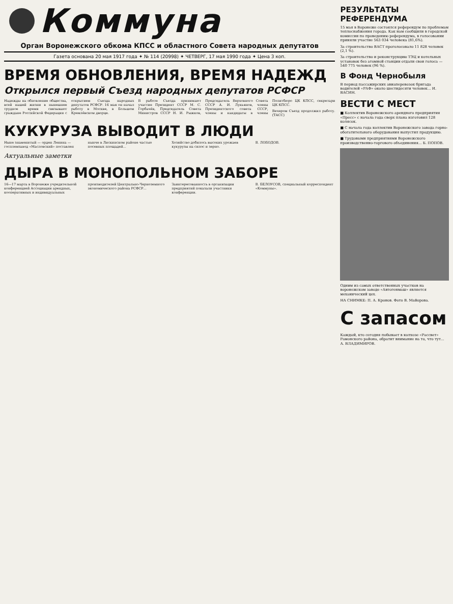Коммуна
Орган Воронежского обкома КПСС и областного Совета народных депутатов
Газета основана 20 мая 1917 года ✦ № 114 (20998) ✦ ЧЕТВЕРГ, 17 мая 1990 года ✦ Цена 3 коп.
ВРЕМЯ ОБНОВЛЕНИЯ, ВРЕМЯ НАДЕЖД
Открылся первый Съезд народных депутатов РСФСР
Надежды на обновление общества, всей нашей жизни в нынешнее трудное время связывают граждане Российской Федерации с открытием Съезда народных депутатов РСФСР. 16 мая он начал работу в Москве, в Большом Кремлёвском дворце.
В работе Съезда принимают участие Президент СССР М. С. Горбачёв, Председатель Совета Министров СССР Н. И. Рыжков, Председатель Верховного Совета СССР А. И. Лукьянов, члены Президентского совета СССР, члены и кандидаты в члены Политбюро ЦК КПСС, секретари ЦК КПСС.
Вечером Съезд продолжил работу. (ТАСС)
КУКУРУЗА ВЫВОДИТ В ЛЮДИ
Ныне знаменитый — орден Ленина — госплемзавод «Масловский» поставлен нынче в Лискинском районе частью посевных площадей...
Хозяйство добилось высоких урожаев кукурузы на силос и зерно.
В. ЛОБОДОВ.
Актуальные заметки
ДЫРА В МОНОПОЛЬНОМ ЗАБОРЕ
16—17 марта в Воронеже учредительной конференцией Ассоциации арендных, кооперативных и индивидуальных производителей Центрально-Черноземного экономического района РСФСР...
Заинтересованность в организации предприятий показали участники конференции.
В. БЕЛОУСОВ, специальный корреспондент «Коммуны».
РЕЗУЛЬТАТЫ РЕФЕРЕНДУМА
15 мая в Воронеже состоялся референдум по проблемам теплоснабжения города. Как нам сообщили в городской комиссии по проведению референдума, в голосовании приняли участие 563 034 человека (81,6%).
За строительство ВАСТ проголосовало 11 828 человек (2,1 %).
За строительство и реконструкцию ТЭЦ и котельных установок без атомной станции отдали свои голоса — 540 775 человек (96 %).
В Фонд Чернобыля
В период пассажирских авиаперевозок бригада водителей «РАФ» около шестидесяти человек... И. ВАСИН.
ВЕСТИ С МЕСТ
■ Коллектив Воронежского арендного предприятия «Пресс» с начала года сверх плана изготовил 128 колясок.
■ С начала года коллектив Воронежского завода горно-обогатительного оборудования выпустил продукцию.
■ Трудовыми предприятиями Воронежского производственно-торгового объединения... Б. ПОПОВ.
Одним из самых ответственных участков на воронежском заводе «Автогенмаш» является механический цех.
НА СНИМКЕ: П. А. Кронов. Фото В. Майорова.
С запасом
Каждый, кто сегодня побывает в колхозе «Рассвет» Рамонского района, обратит внимание на то, что тут... А. ВЛАДИМИРОВ.